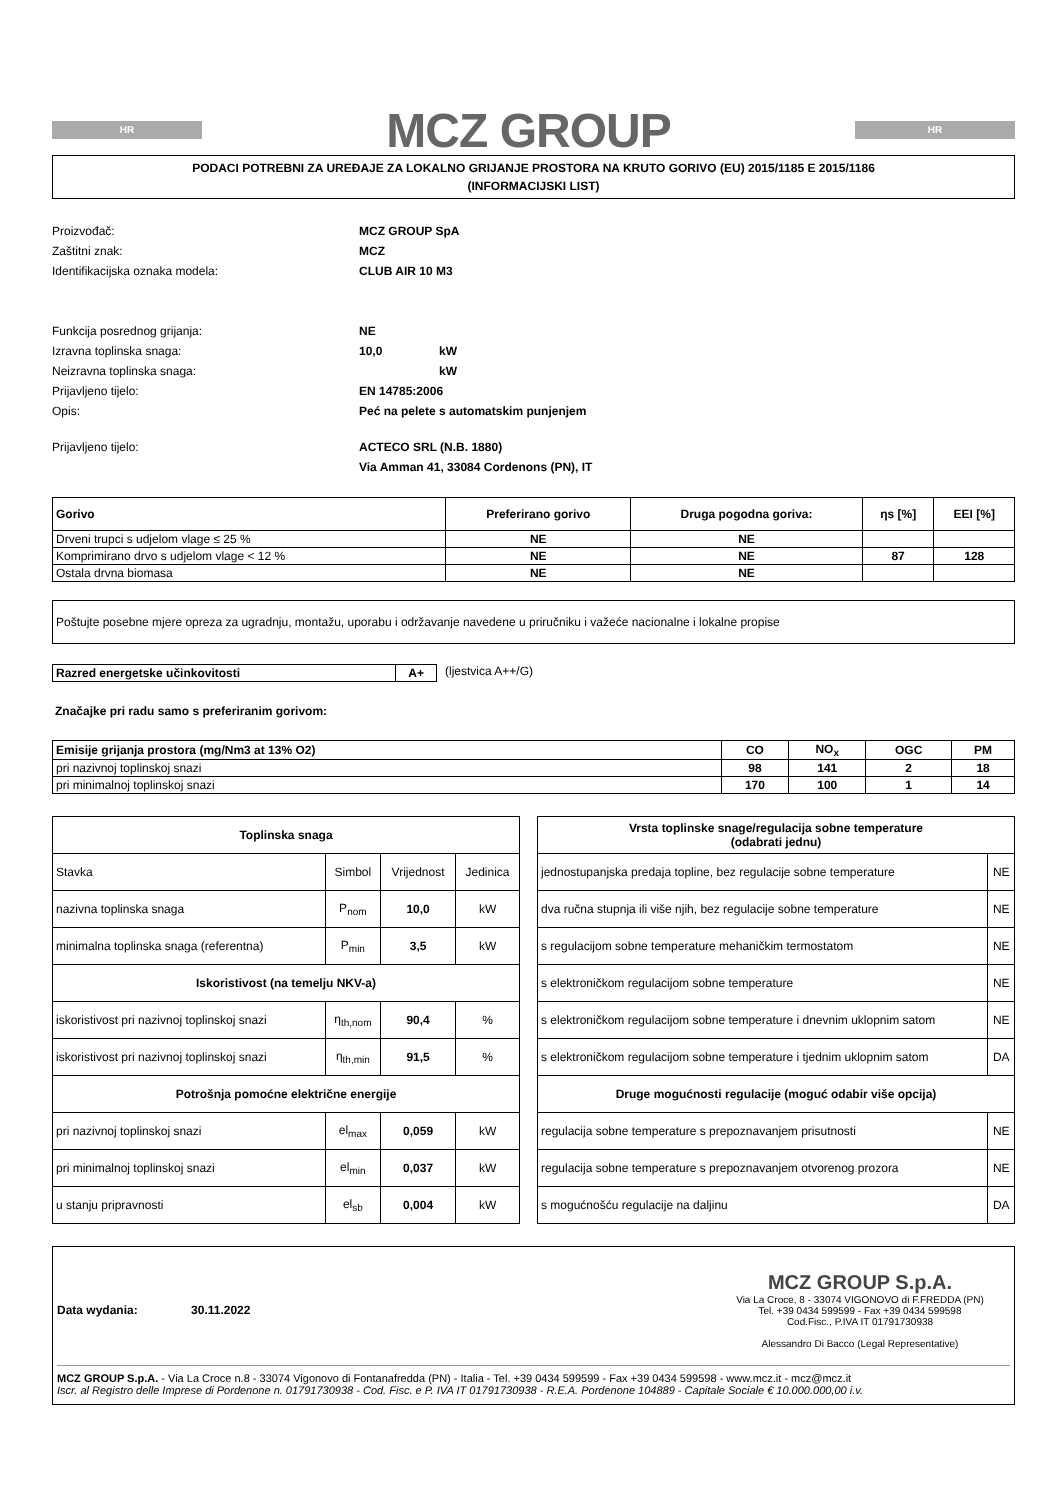HR
MCZ GROUP
HR
PODACI POTREBNI ZA UREĐAJE ZA LOKALNO GRIJANJE PROSTORA NA KRUTO GORIVO (EU) 2015/1185 E 2015/1186
(INFORMACIJSKI LIST)
Proizvođač: MCZ GROUP SpA
Zaštitni znak: MCZ
Identifikacijska oznaka modela: CLUB AIR 10 M3
Funkcija posrednog grijanja: NE
Izravna toplinska snaga: 10,0 kW
Neizravna toplinska snaga: kW
Prijavljeno tijelo: EN 14785:2006
Opis: Peć na pelete s automatskim punjenjem
Prijavljeno tijelo: ACTECO SRL (N.B. 1880)
Via Amman 41, 33084 Cordenons (PN), IT
| Gorivo | Preferirano gorivo | Druga pogodna goriva: | ηs [%] | EEI [%] |
| Drveni trupci s udjelom vlage ≤ 25 % | NE | NE | | |
| Komprimirano drvo s udjelom vlage < 12 % | NE | NE | 87 | 128 |
| Ostala drvna biomasa | NE | NE | | |
Poštujte posebne mjere opreza za ugradnju, montažu, uporabu i održavanje navedene u priručniku i važeće nacionalne i lokalne propise
| Razred energetske učinkovitosti | A+ |
(ljestvica A++/G)
Značajke pri radu samo s preferiranim gorivom:
| Emisije grijanja prostora (mg/Nm3 at 13% O2) | CO | NO<sub>x</sub> | OGC | PM |
| pri nazivnoj toplinskoj snazi | 98 | 141 | 2 | 18 |
| pri minimalnoj toplinskoj snazi | 170 | 100 | 1 | 14 |
| Toplinska snaga | | | |
| Stavka | Simbol | Vrijednost | Jedinica |
| nazivna toplinska snaga | P<sub>nom</sub> | 10,0 | kW |
| minimalna toplinska snaga (referentna) | P<sub>min</sub> | 3,5 | kW |
| Iskoristivost (na temelju NKV-a) | | | |
| iskoristivost pri nazivnoj toplinskoj snazi | η<sub>th,nom</sub> | 90,4 | % |
| iskoristivost pri nazivnoj toplinskoj snazi | η<sub>th,min</sub> | 91,5 | % |
| Potrošnja pomoćne električne energije | | | |
| pri nazivnoj toplinskoj snazi | el<sub>max</sub> | 0,059 | kW |
| pri minimalnoj toplinskoj snazi | el<sub>min</sub> | 0,037 | kW |
| u stanju pripravnosti | el<sub>sb</sub> | 0,004 | kW |
| Vrsta toplinske snage/regulacija sobne temperature (odabrati jednu) | |
| jednostupanjska predaja topline, bez regulacije sobne temperature | NE |
| dva ručna stupnja ili više njih, bez regulacije sobne temperature | NE |
| s regulacijom sobne temperature mehaničkim termostatom | NE |
| s elektroničkom regulacijom sobne temperature | NE |
| s elektroničkom regulacijom sobne temperature i dnevnim uklopnim satom | NE |
| s elektroničkom regulacijom sobne temperature i tjednim uklopnim satom | DA |
| Druge mogućnosti regulacije (moguć odabir više opcija) | |
| regulacija sobne temperature s prepoznavanjem prisutnosti | NE |
| regulacija sobne temperature s prepoznavanjem otvorenog prozora | NE |
| s mogućnošću regulacije na daljinu | DA |
Data wydania: 30.11.2022
MCZ GROUP S.p.A.
Via La Croce, 8 - 33074 VIGONOVO di F.FREDDA (PN)
Tel. +39 0434 599599 - Fax +39 0434 599598
Cod.Fisc., P.IVA IT 01791730938
Alessandro Di Bacco (Legal Representative)
MCZ GROUP S.p.A. - Via La Croce n.8 - 33074 Vigonovo di Fontanafredda (PN) - Italia - Tel. +39 0434 599599 - Fax +39 0434 599598 - www.mcz.it - mcz@mcz.it
Iscr. al Registro delle Imprese di Pordenone n. 01791730938 - Cod. Fisc. e P. IVA IT 01791730938 - R.E.A. Pordenone 104889 - Capitale Sociale € 10.000.000,00 i.v.